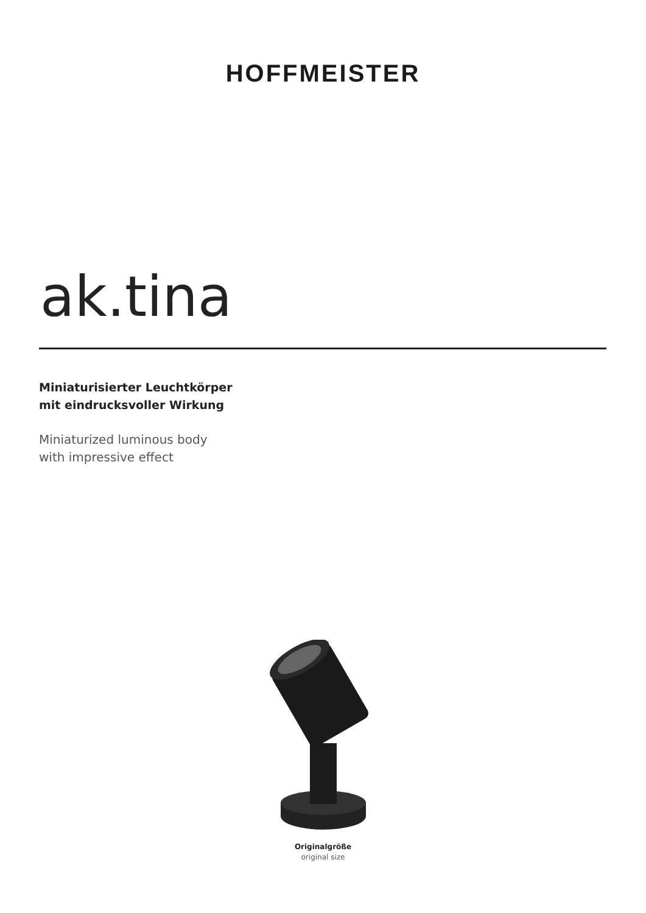HOFFMEISTER
ak.tina
Miniaturisierter Leuchtkörper
mit eindrucksvoller Wirkung
Miniaturized luminous body
with impressive effect
Originalgröße
original size